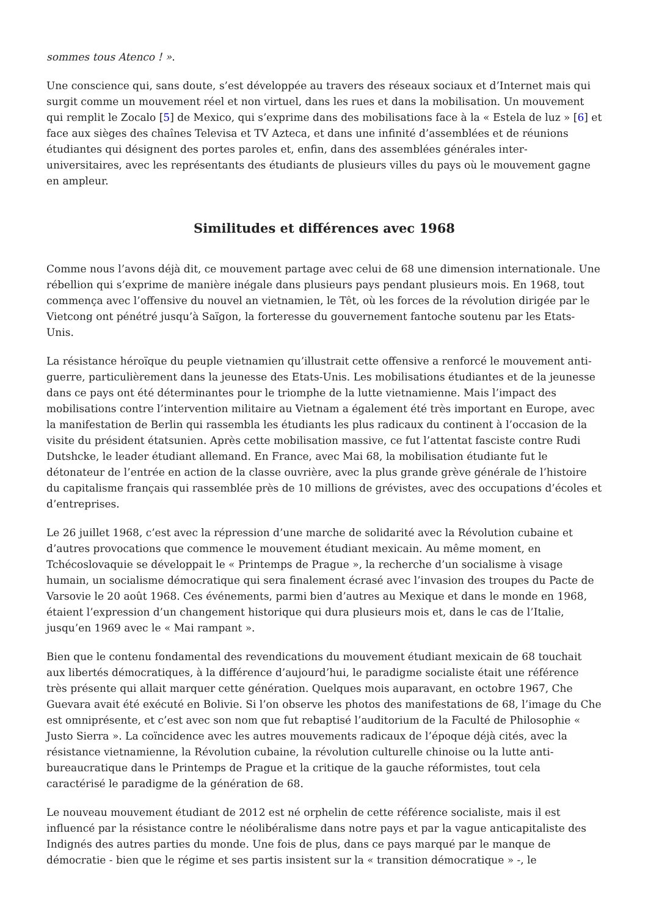sommes tous Atenco ! ».
Une conscience qui, sans doute, s’est développée au travers des réseaux sociaux et d’Internet mais qui surgit comme un mouvement réel et non virtuel, dans les rues et dans la mobilisation. Un mouvement qui remplit le Zocalo [5] de Mexico, qui s’exprime dans des mobilisations face à la « Estela de luz » [6] et face aux sièges des chaînes Televisa et TV Azteca, et dans une infinité d’assemblées et de réunions étudiantes qui désignent des portes paroles et, enfin, dans des assemblées générales inter-universitaires, avec les représentants des étudiants de plusieurs villes du pays où le mouvement gagne en ampleur.
Similitudes et différences avec 1968
Comme nous l’avons déjà dit, ce mouvement partage avec celui de 68 une dimension internationale. Une rébellion qui s’exprime de manière inégale dans plusieurs pays pendant plusieurs mois. En 1968, tout commença avec l’offensive du nouvel an vietnamien, le Têt, où les forces de la révolution dirigée par le Vietcong ont pénétré jusqu’à Saïgon, la forteresse du gouvernement fantoche soutenu par les Etats-Unis.
La résistance héroïque du peuple vietnamien qu’illustrait cette offensive a renforcé le mouvement anti-guerre, particulièrement dans la jeunesse des Etats-Unis. Les mobilisations étudiantes et de la jeunesse dans ce pays ont été déterminantes pour le triomphe de la lutte vietnamienne. Mais l’impact des mobilisations contre l’intervention militaire au Vietnam a également été très important en Europe, avec la manifestation de Berlin qui rassembla les étudiants les plus radicaux du continent à l’occasion de la visite du président étatsunien. Après cette mobilisation massive, ce fut l’attentat fasciste contre Rudi Dutshcke, le leader étudiant allemand. En France, avec Mai 68, la mobilisation étudiante fut le détonateur de l’entrée en action de la classe ouvrière, avec la plus grande grève générale de l’histoire du capitalisme français qui rassemblée près de 10 millions de grévistes, avec des occupations d’écoles et d’entreprises.
Le 26 juillet 1968, c’est avec la répression d’une marche de solidarité avec la Révolution cubaine et d’autres provocations que commence le mouvement étudiant mexicain. Au même moment, en Tchécoslovaquie se développait le « Printemps de Prague », la recherche d’un socialisme à visage humain, un socialisme démocratique qui sera finalement écrasé avec l’invasion des troupes du Pacte de Varsovie le 20 août 1968. Ces événements, parmi bien d’autres au Mexique et dans le monde en 1968, étaient l’expression d’un changement historique qui dura plusieurs mois et, dans le cas de l’Italie, jusqu’en 1969 avec le « Mai rampant ».
Bien que le contenu fondamental des revendications du mouvement étudiant mexicain de 68 touchait aux libertés démocratiques, à la différence d’aujourd’hui, le paradigme socialiste était une référence très présente qui allait marquer cette génération. Quelques mois auparavant, en octobre 1967, Che Guevara avait été exécuté en Bolivie. Si l’on observe les photos des manifestations de 68, l’image du Che est omniprésente, et c’est avec son nom que fut rebaptisé l’auditorium de la Faculté de Philosophie « Justo Sierra ». La coïncidence avec les autres mouvements radicaux de l’époque déjà cités, avec la résistance vietnamienne, la Révolution cubaine, la révolution culturelle chinoise ou la lutte anti-bureaucratique dans le Printemps de Prague et la critique de la gauche réformistes, tout cela caractérisé le paradigme de la génération de 68.
Le nouveau mouvement étudiant de 2012 est né orphelin de cette référence socialiste, mais il est influencé par la résistance contre le néolibéralisme dans notre pays et par la vague anticapitaliste des Indignés des autres parties du monde. Une fois de plus, dans ce pays marqué par le manque de démocratie - bien que le régime et ses partis insistent sur la « transition démocratique » -, le